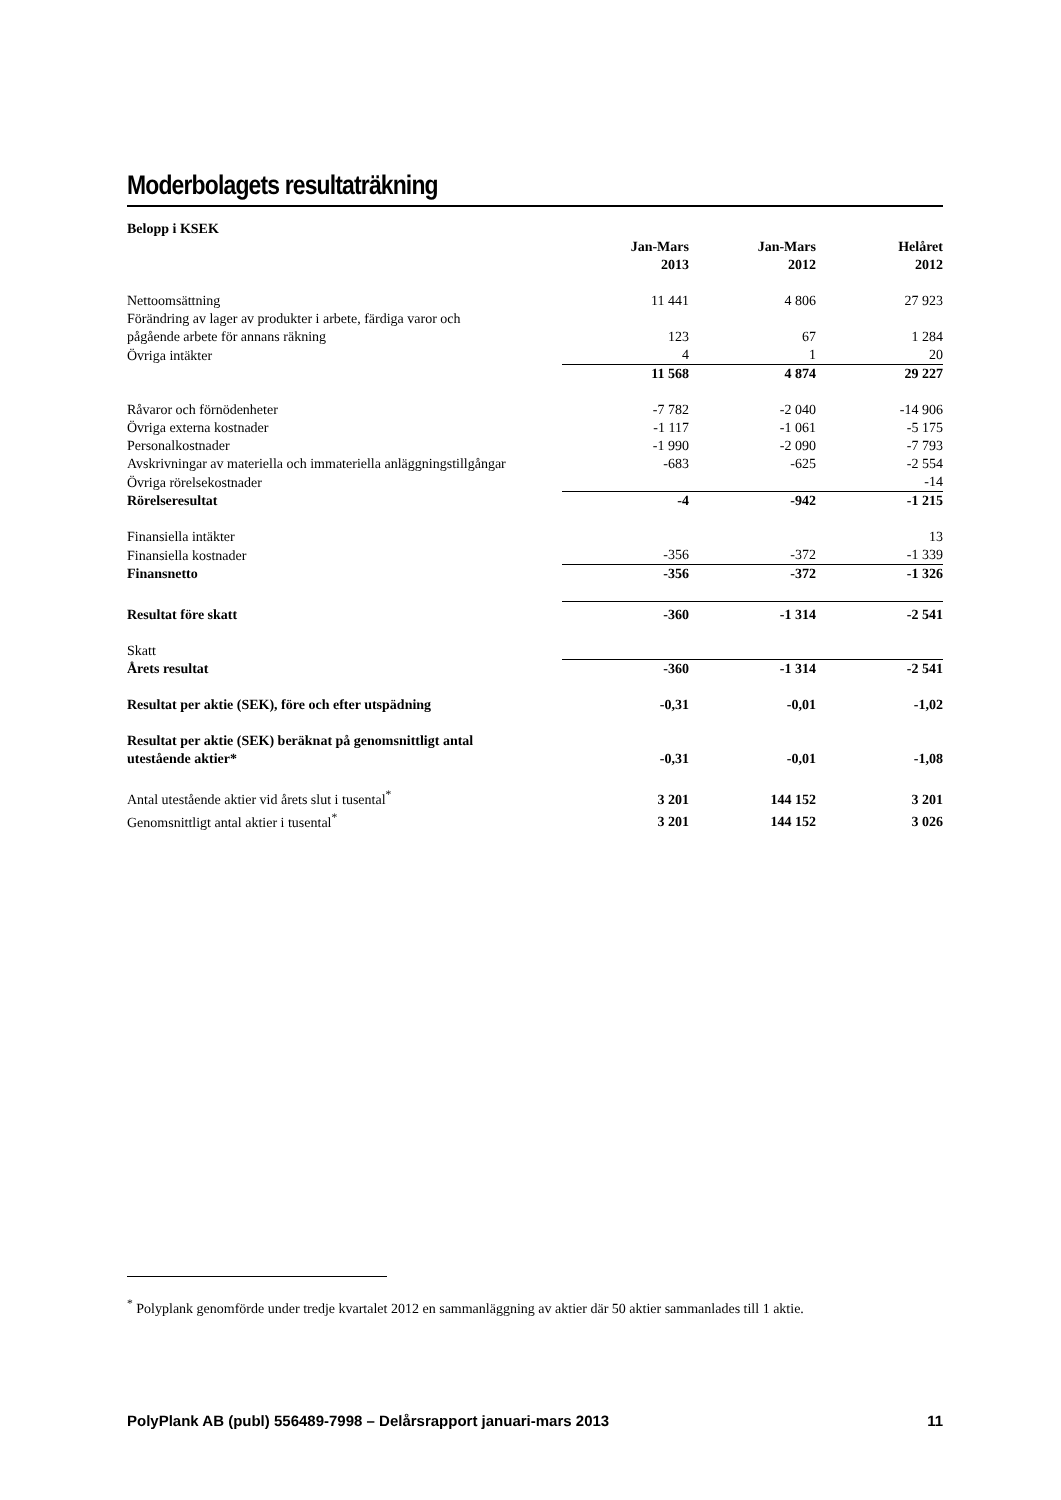Moderbolagets resultaträkning
| Belopp i KSEK | | | |
| --- | --- | --- | --- |
| | Jan-Mars 2013 | Jan-Mars 2012 | Helåret 2012 |
| Nettoomsättning | 11 441 | 4 806 | 27 923 |
| Förändring av lager av produkter i arbete, färdiga varor och pågående arbete för annans räkning | 123 | 67 | 1 284 |
| Övriga intäkter | 4 | 1 | 20 |
| | 11 568 | 4 874 | 29 227 |
| Råvaror och förnödenheter | -7 782 | -2 040 | -14 906 |
| Övriga externa kostnader | -1 117 | -1 061 | -5 175 |
| Personalkostnader | -1 990 | -2 090 | -7 793 |
| Avskrivningar av materiella och immateriella anläggningstillgångar | -683 | -625 | -2 554 |
| Övriga rörelsekostnader | | | -14 |
| Rörelseresultat | -4 | -942 | -1 215 |
| Finansiella intäkter | | | 13 |
| Finansiella kostnader | -356 | -372 | -1 339 |
| Finansnetto | -356 | -372 | -1 326 |
| Resultat före skatt | -360 | -1 314 | -2 541 |
| Skatt | | | |
| Årets resultat | -360 | -1 314 | -2 541 |
| Resultat per aktie (SEK), före och efter utspädning | -0,31 | -0,01 | -1,02 |
| Resultat per aktie (SEK) beräknat på genomsnittligt antal utestående aktier* | -0,31 | -0,01 | -1,08 |
| Antal utestående aktier vid årets slut i tusental<sup>*</sup> | 3 201 | 144 152 | 3 201 |
| Genomsnittligt antal aktier i tusental<sup>*</sup> | 3 201 | 144 152 | 3 026 |
<sup>*</sup> Polyplank genomförde under tredje kvartalet 2012 en sammanläggning av aktier där 50 aktier sammanlades till 1 aktie.
PolyPlank AB (publ) 556489-7998 – Delårsrapport januari-mars 2013 11